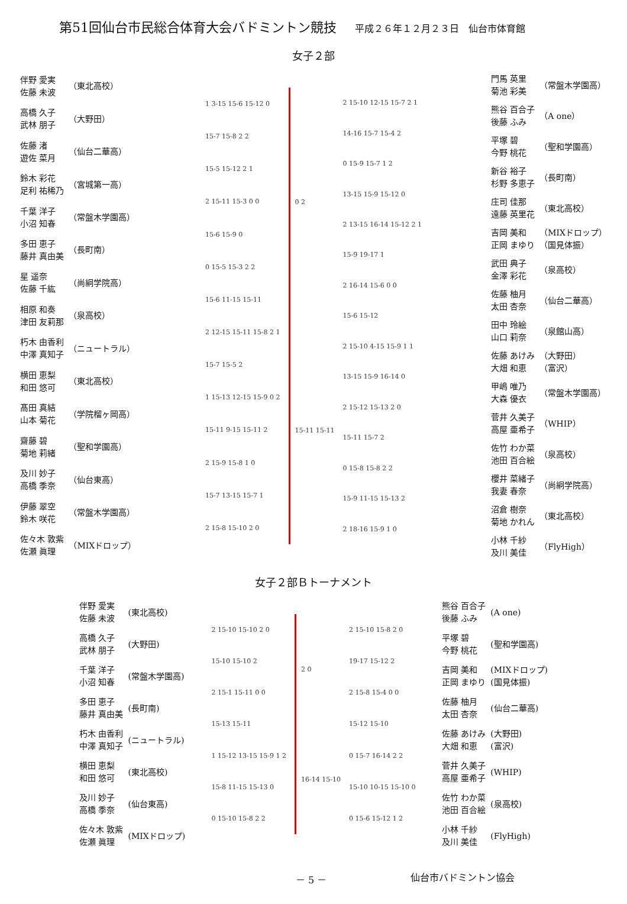第51回仙台市民総合体育大会バドミントン競技 平成２６年１２月２３日　仙台市体育館
女子２部
| 伴野 愛実 佐藤 未波 | （東北高校） |
| 高橋 久子 武林 朋子 | （大野田） |
| 佐藤 渚 遊佐 菜月 | （仙台二華高） |
| 鈴木 彩花 足利 祐稀乃 | （宮城第一高） |
| 千葉 洋子 小沼 知春 | （常盤木学園高） |
| 多田 恵子 藤井 真由美 | （長町南） |
| 星 遥奈 佐藤 千紘 | （尚絅学院高） |
| 相原 和奏 津田 友莉那 | （泉高校） |
| 朽木 由香利 中澤 真知子 | （ニュートラル） |
| 横田 恵梨 和田 悠可 | （東北高校） |
| 髙田 真結 山本 菊花 | （学院榴ヶ岡高） |
| 齋藤 碧 菊地 莉緒 | （聖和学園高） |
| 及川 妙子 高橋 季奈 | （仙台東高） |
| 伊藤 翠空 鈴木 咲花 | （常盤木学園高） |
| 佐々木 敦紫 佐瀬 眞理 | （MIXドロップ） |
1 3-15 15-6 15-12 0
15-7 15-8 2 2
15-5 15-12 2 1
2 15-11 15-3 0 0
15-6 15-9 0
0 15-5 15-3 2 2
15-6 11-15 15-11
2 12-15 15-11 15-8 2 1
15-7 15-5 2
1 15-13 12-15 15-9 0 2
15-11 9-15 15-11 2
2 15-9 15-8 1 0
15-7 13-15 15-7 1
2 15-8 15-10 2 0
0 2
15-11 15-11
2 15-10 12-15 15-7 2 1
14-16 15-7 15-4 2
0 15-9 15-7 1 2
13-15 15-9 15-12 0
2 13-15 16-14 15-12 2 1
15-9 19-17 1
2 16-14 15-6 0 0
15-6 15-12
2 15-10 4-15 15-9 1 1
13-15 15-9 16-14 0
2 15-12 15-13 2 0
15-11 15-7 2
0 15-8 15-8 2 2
15-9 11-15 15-13 2
2 18-16 15-9 1 0
| 門馬 英里 菊池 彩美 | （常盤木学園高） |
| 熊谷 百合子 後藤 ふみ | （A one） |
| 平塚 碧 今野 桃花 | （聖和学園高） |
| 新谷 裕子 杉野 多恵子 | （長町南） |
| 庄司 佳那 遠藤 英里花 | （東北高校） |
| 吉岡 美和 正岡 まゆり | （MIXドロップ） （国見体振） |
| 武田 典子 金澤 彩花 | （泉高校） |
| 佐藤 柚月 太田 杏奈 | （仙台二華高） |
| 田中 玲絵 山口 莉奈 | （泉館山高） |
| 佐藤 あけみ 大畑 和恵 | （大野田） （富沢） |
| 甲嶋 唯乃 大森 優衣 | （常盤木学園高） |
| 菅井 久美子 高屋 亜希子 | （WHIP） |
| 佐竹 わか菜 池田 百合絵 | （泉高校） |
| 櫻井 菜緒子 我妻 春奈 | （尚絅学院高） |
| 沼倉 樹奈 菊地 かれん | （東北高校） |
| 小林 千紗 及川 美佳 | （FlyHigh） |
女子２部Ｂトーナメント
| 伴野 愛実 佐藤 未波 | (東北高校) |
| 高橋 久子 武林 朋子 | (大野田) |
| 千葉 洋子 小沼 知春 | (常盤木学園高) |
| 多田 恵子 藤井 真由美 | (長町南) |
| 朽木 由香利 中澤 真知子 | (ニュートラル) |
| 横田 恵梨 和田 悠可 | (東北高校) |
| 及川 妙子 高橋 季奈 | (仙台東高) |
| 佐々木 敦紫 佐瀬 眞理 | (MIXドロップ) |
2 15-10 15-10 2 0
15-10 15-10 2
2 15-1 15-11 0 0
15-13 15-11
1 15-12 13-15 15-9 1 2
15-8 11-15 15-13 0
0 15-10 15-8 2 2
2 0
16-14 15-10
2 15-10 15-8 2 0
19-17 15-12 2
2 15-8 15-4 0 0
15-12 15-10
0 15-7 16-14 2 2
15-10 10-15 15-10 0
0 15-6 15-12 1 2
| 熊谷 百合子 後藤 ふみ | (A one) |
| 平塚 碧 今野 桃花 | (聖和学園高) |
| 吉岡 美和 正岡 まゆり | (MIXドロップ) (国見体振) |
| 佐藤 柚月 太田 杏奈 | (仙台二華高) |
| 佐藤 あけみ 大畑 和恵 | (大野田) (富沢) |
| 菅井 久美子 高屋 亜希子 | (WHIP) |
| 佐竹 わか菜 池田 百合絵 | (泉高校) |
| 小林 千紗 及川 美佳 | (FlyHigh) |
－ 5 － 仙台市バドミントン協会